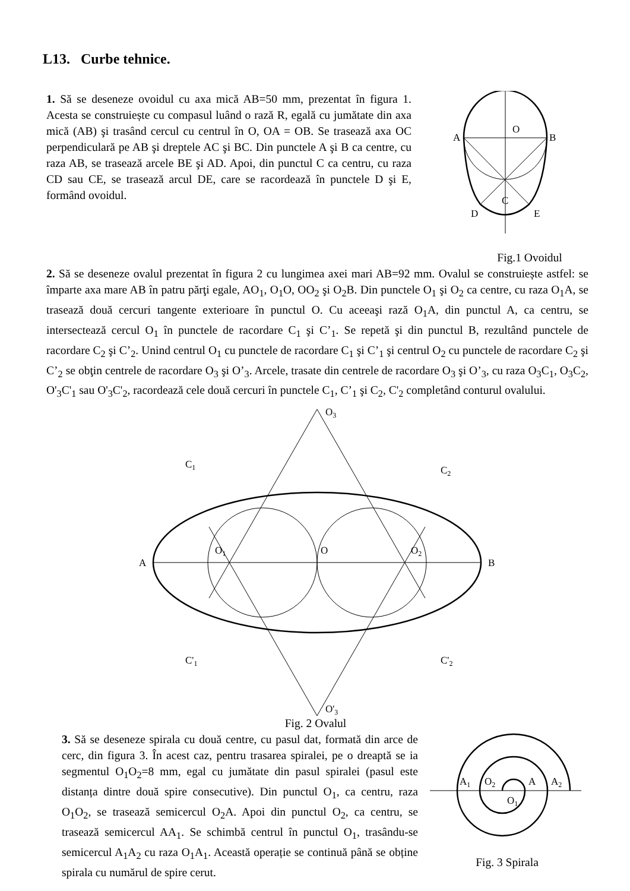L13. Curbe tehnice.
1. Să se deseneze ovoidul cu axa mică AB=50 mm, prezentat în figura 1. Acesta se construiește cu compasul luând o rază R, egală cu jumătate din axa mică (AB) şi trasând cercul cu centrul în O, OA = OB. Se trasează axa OC perpendiculară pe AB şi dreptele AC şi BC. Din punctele A şi B ca centre, cu raza AB, se trasează arcele BE şi AD. Apoi, din punctul C ca centru, cu raza CD sau CE, se trasează arcul DE, care se racordează în punctele D şi E, formând ovoidul.
O
A
B
C
D
E
Fig.1 Ovoidul
2. Să se deseneze ovalul prezentat în figura 2 cu lungimea axei mari AB=92 mm. Ovalul se construiește astfel: se împarte axa mare AB în patru părţi egale, AO<sub>1</sub>, O<sub>1</sub>O, OO<sub>2</sub> şi O<sub>2</sub>B. Din punctele O<sub>1</sub> şi O<sub>2</sub> ca centre, cu raza O<sub>1</sub>A, se trasează două cercuri tangente exterioare în punctul O. Cu aceeaşi rază O<sub>1</sub>A, din punctul A, ca centru, se intersectează cercul O<sub>1</sub> în punctele de racordare C<sub>1</sub> şi C’<sub>1</sub>. Se repetă şi din punctul B, rezultând punctele de racordare C<sub>2</sub> şi C’<sub>2</sub>. Unind centrul O<sub>1</sub> cu punctele de racordare C<sub>1</sub> şi C’<sub>1</sub> şi centrul O<sub>2</sub> cu punctele de racordare C<sub>2</sub> şi C’<sub>2</sub> se obţin centrele de racordare O<sub>3</sub> şi O’<sub>3</sub>. Arcele, trasate din centrele de racordare O<sub>3</sub> şi O’<sub>3</sub>, cu raza O<sub>3</sub>C<sub>1</sub>, O<sub>3</sub>C<sub>2</sub>, O'<sub>3</sub>C'<sub>1</sub> sau O'<sub>3</sub>C'<sub>2</sub>, racordează cele două cercuri în punctele C<sub>1</sub>, C’<sub>1</sub> şi C<sub>2</sub>, C'<sub>2</sub> completând conturul ovalului.
A
B
O
O1
O2
C1
C2
C'1
C'2
O3
O'3
Fig. 2 Ovalul
3. Să se deseneze spirala cu două centre, cu pasul dat, formată din arce de cerc, din figura 3. În acest caz, pentru trasarea spiralei, pe o dreaptă se ia segmentul O<sub>1</sub>O<sub>2</sub>=8 mm, egal cu jumătate din pasul spiralei (pasul este distanța dintre două spire consecutive). Din punctul O<sub>1</sub>, ca centru, raza O<sub>1</sub>O<sub>2</sub>, se trasează semicercul O<sub>2</sub>A. Apoi din punctul O<sub>2</sub>, ca centru, se trasează semicercul AA<sub>1</sub>. Se schimbă centrul în punctul O<sub>1</sub>, trasându-se semicercul A<sub>1</sub>A<sub>2</sub> cu raza O<sub>1</sub>A<sub>1</sub>. Această operație se continuă până se obține spirala cu numărul de spire cerut.
A1
O2
A
A2
O1
Fig. 3 Spirala